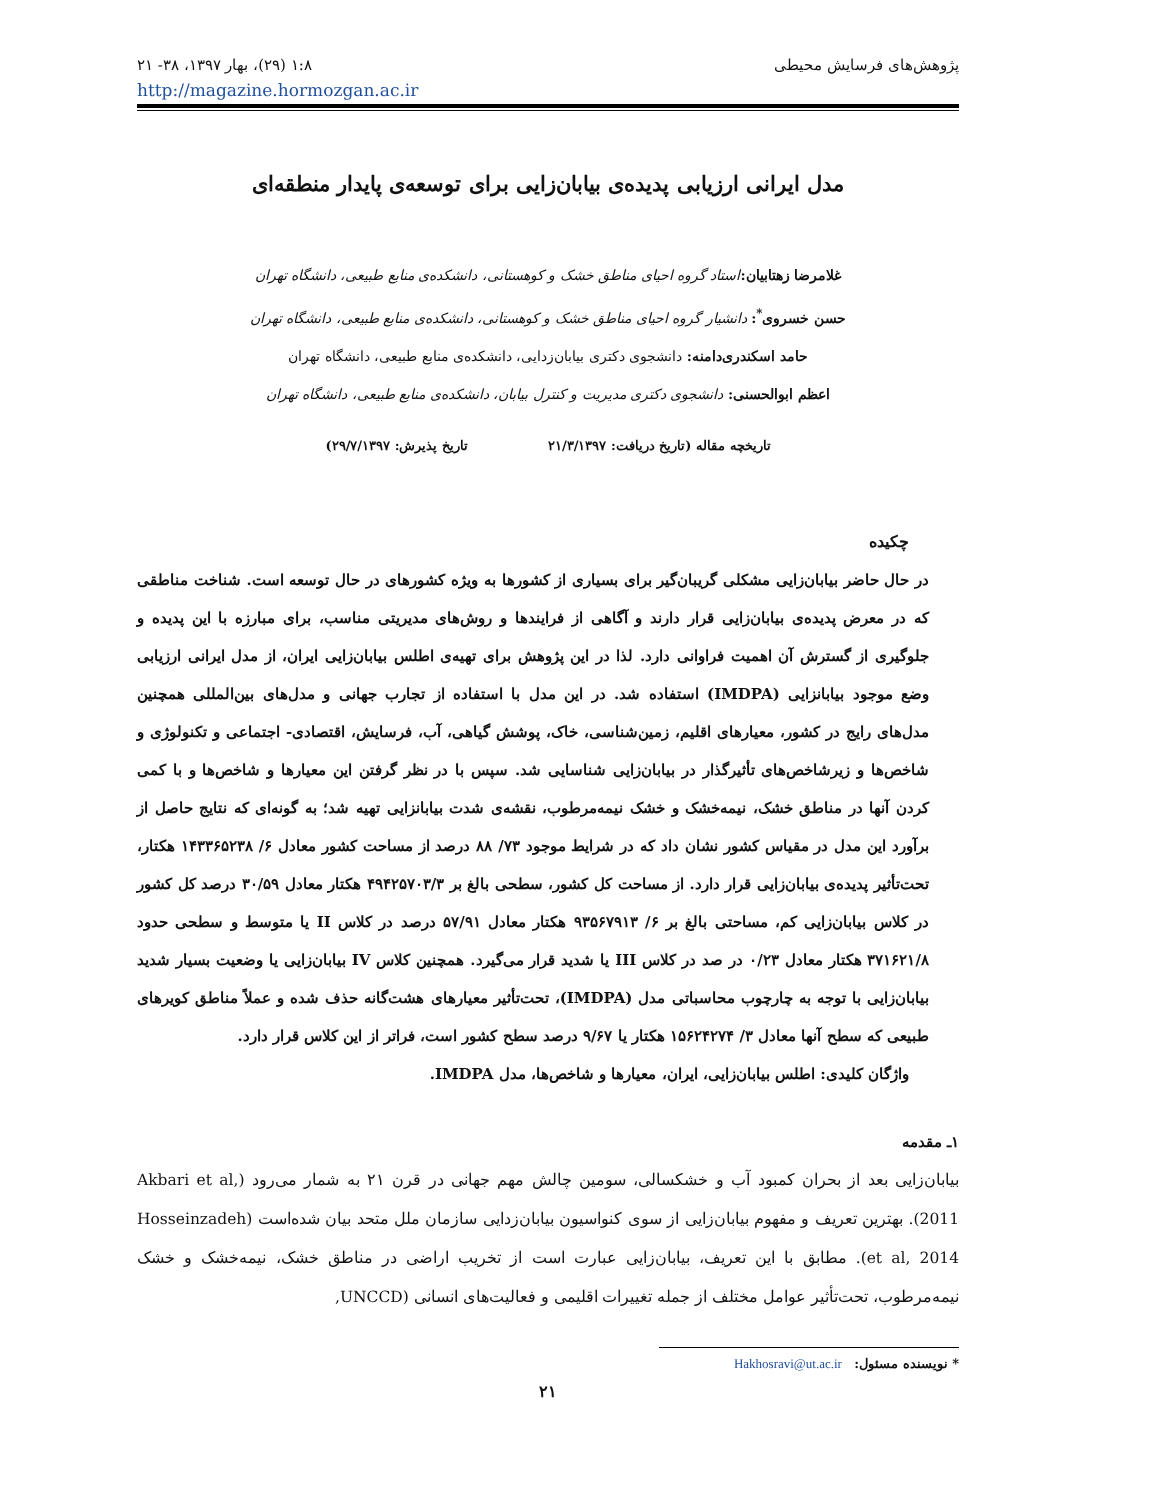پژوهش‌های فرسایش محیطی ۱:۸ (۲۹)، بهار ۱۳۹۷، ۳۸- ۲۱
http://magazine.hormozgan.ac.ir
مدل ایرانی ارزیابی پدیده‌ی بیابان‌زایی برای توسعه‌ی پایدار منطقه‌ای
غلامرضا زهتابیان: استاد گروه احیای مناطق خشک و کوهستانی، دانشکده‌ی منابع طبیعی، دانشگاه تهران
حسن خسروی<sup>*</sup>: دانشیار گروه احیای مناطق خشک و کوهستانی، دانشکده‌ی منابع طبیعی، دانشگاه تهران
حامد اسکندری‌دامنه: دانشجوی دکتری بیابان‌زدایی، دانشکده‌ی منابع طبیعی، دانشگاه تهران
اعظم ابوالحسنی: دانشجوی دکتری مدیریت و کنترل بیابان، دانشکده‌ی منابع طبیعی، دانشگاه تهران
تاریخچه مقاله (تاریخ دریافت: ۲۱/۳/۱۳۹۷ تاریخ پذیرش: ۲۹/۷/۱۳۹۷)
چکیده
در حال حاضر بیابان‌زایی مشکلی گریبان‌گیر برای بسیاری از کشورها به ویژه کشورهای در حال توسعه است. شناخت مناطقی که در معرض پدیده‌ی بیابان‌زایی قرار دارند و آگاهی از فرایندها و روش‌های مدیریتی مناسب، برای مبارزه با این پدیده و جلوگیری از گسترش آن اهمیت فراوانی دارد. لذا در این پژوهش برای تهیه‌ی اطلس بیابان‌زایی ایران، از مدل ایرانی ارزیابی وضع موجود بیابانزایی (IMDPA) استفاده شد. در این مدل با استفاده از تجارب جهانی و مدل‌های بین‌المللی همچنین مدل‌های رایج در کشور، معیارهای اقلیم، زمین‌شناسی، خاک، پوشش گیاهی، آب، فرسایش، اقتصادی- اجتماعی و تکنولوژی و شاخص‌ها و زیرشاخص‌های تأثیرگذار در بیابان‌زایی شناسایی شد. سپس با در نظر گرفتن این معیارها و شاخص‌ها و با کمی کردن آنها در مناطق خشک، نیمه‌خشک و خشک نیمه‌مرطوب، نقشه‌ی شدت بیابانزایی تهیه شد؛ به گونه‌ای که نتایج حاصل از برآورد این مدل در مقیاس کشور نشان داد که در شرایط موجود ۷۳/ ۸۸ درصد از مساحت کشور معادل ۶/ ۱۴۳۳۶۵۲۳۸ هکتار، تحت‌تأثیر پدیده‌ی بیابان‌زایی قرار دارد. از مساحت کل کشور، سطحی بالغ بر ۴۹۴۲۵۷۰۳/۳ هکتار معادل ۳۰/۵۹ درصد کل کشور در کلاس بیابان‌زایی کم، مساحتی بالغ بر ۶/ ۹۳۵۶۷۹۱۳ هکتار معادل ۵۷/۹۱ درصد در کلاس II یا متوسط و سطحی حدود ۳۷۱۶۲۱/۸ هکتار معادل ۰/۲۳ در صد در کلاس III یا شدید قرار می‌گیرد. همچنین کلاس IV بیابان‌زایی یا وضعیت بسیار شدید بیابان‌زایی با توجه به چارچوب محاسباتی مدل (IMDPA)، تحت‌تأثیر معیارهای هشت‌گانه حذف شده و عملاً مناطق کویرهای طبیعی که سطح آنها معادل ۳/ ۱۵۶۲۴۲۷۴ هکتار یا ۹/۶۷ درصد سطح کشور است، فراتر از این کلاس قرار دارد.
واژگان کلیدی: اطلس بیابان‌زایی، ایران، معیارها و شاخص‌ها، مدل IMDPA.
۱ـ مقدمه
بیابان‌زایی بعد از بحران کمبود آب و خشکسالی، سومین چالش مهم جهانی در قرن ۲۱ به شمار می‌رود (Akbari et al, 2011). بهترین تعریف و مفهوم بیابان‌زایی از سوی کنواسیون بیابان‌زدایی سازمان ملل متحد بیان شده‌است (Hosseinzadeh et al, 2014). مطابق با این تعریف، بیابان‌زایی عبارت است از تخریب اراضی در مناطق خشک، نیمه‌خشک و خشک نیمه‌مرطوب، تحت‌تأثیر عوامل مختلف از جمله تغییرات اقلیمی و فعالیت‌های انسانی (UNCCD,
* نویسنده مسئول: Hakhosravi@ut.ac.ir
۲۱